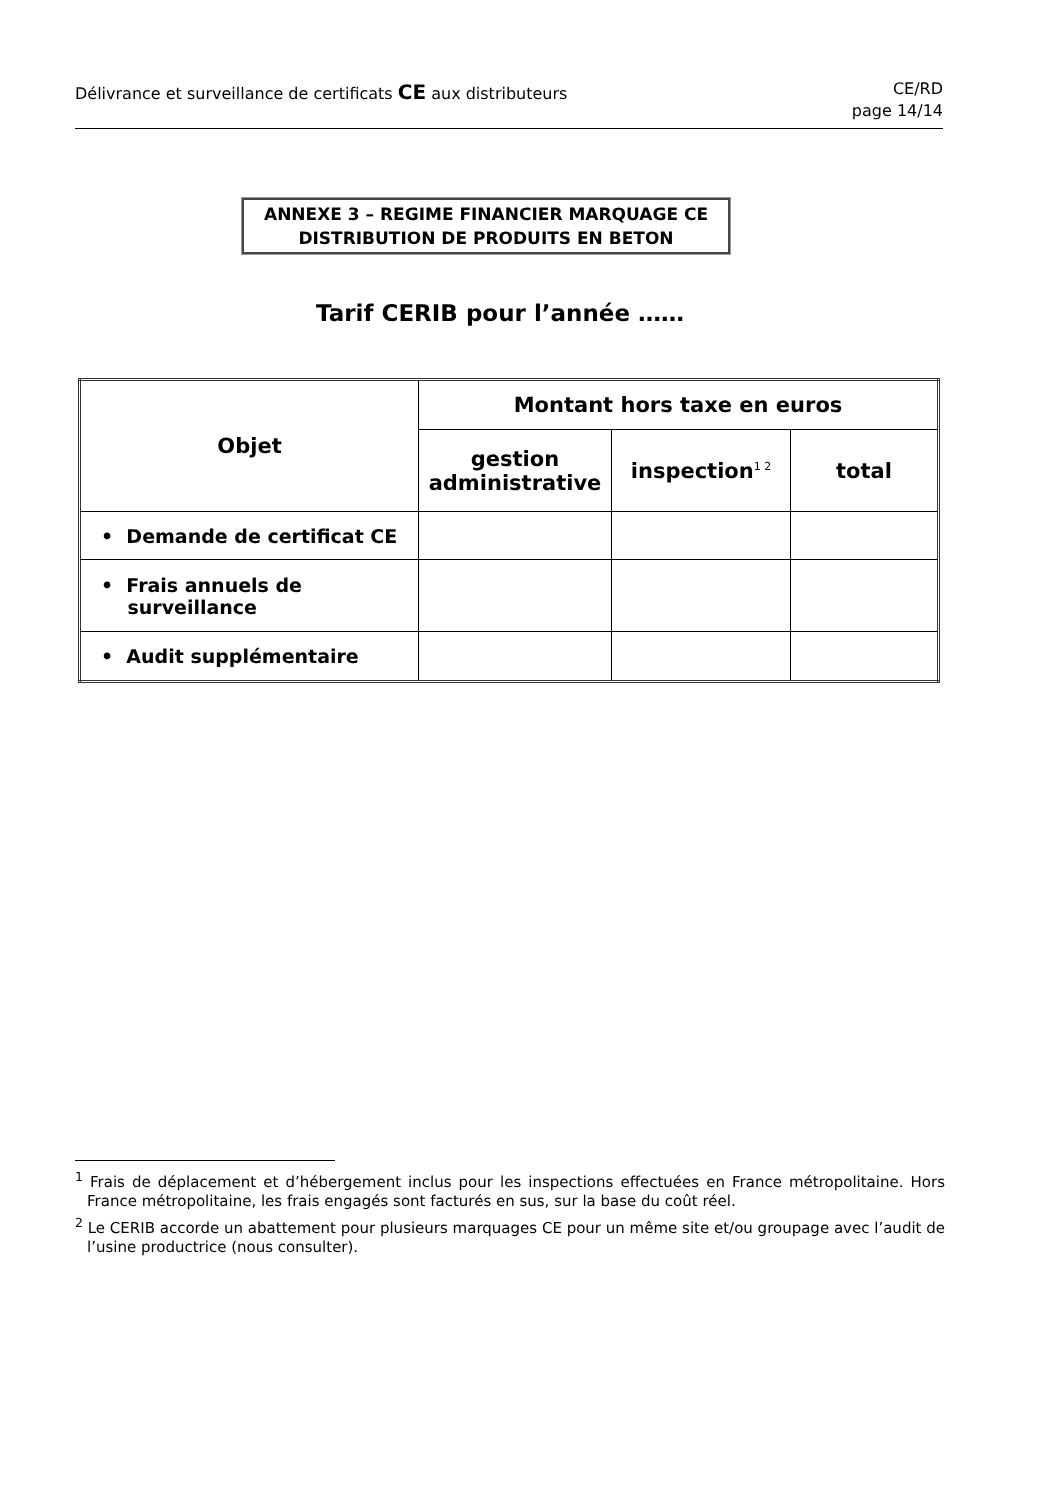Délivrance et surveillance de certificats CE aux distributeurs
CE/RD
page 14/14
ANNEXE 3 – REGIME FINANCIER MARQUAGE CE
DISTRIBUTION DE PRODUITS EN BETON
Tarif CERIB pour l’année ……
| Objet | Montant hors taxe en euros | | |
| --- | --- | --- | --- |
| | gestion administrative | inspection<sup>1 2</sup> | total |
| • Demande de certificat CE | | | |
| • Frais annuels de surveillance | | | |
| • Audit supplémentaire | | | |
<sup>1</sup> Frais de déplacement et d’hébergement inclus pour les inspections effectuées en France métropolitaine. Hors France métropolitaine, les frais engagés sont facturés en sus, sur la base du coût réel.
<sup>2</sup> Le CERIB accorde un abattement pour plusieurs marquages CE pour un même site et/ou groupage avec l’audit de l’usine productrice (nous consulter).